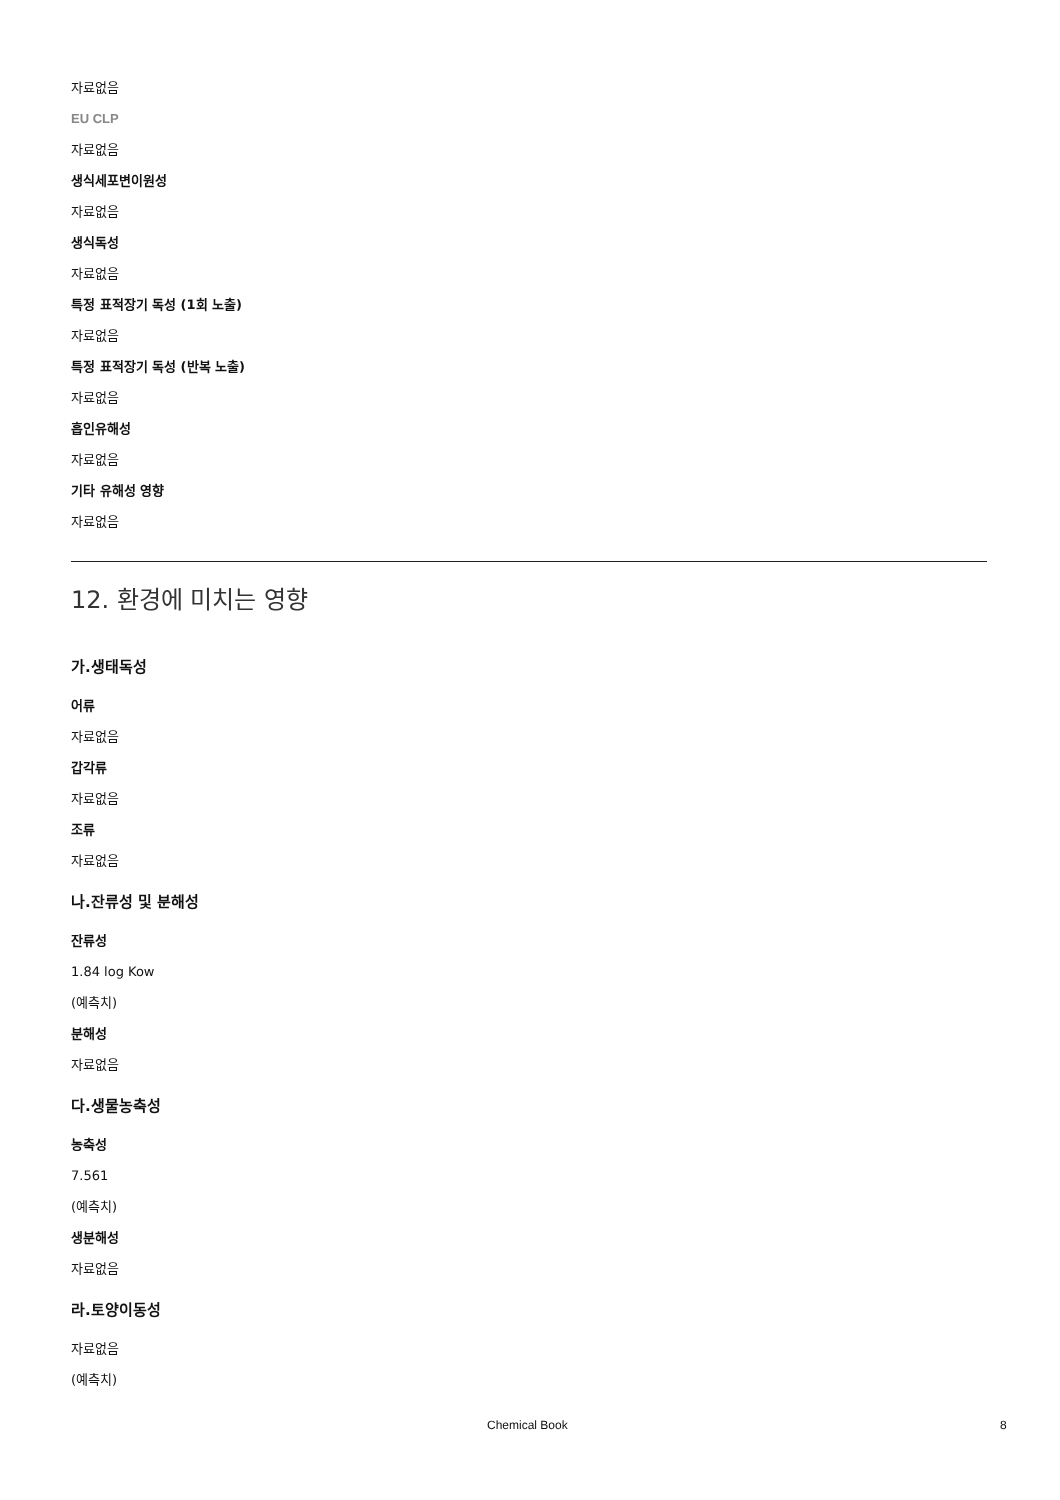자료없음
EU CLP
자료없음
생식세포변이원성
자료없음
생식독성
자료없음
특정 표적장기 독성 (1회 노출)
자료없음
특정 표적장기 독성 (반복 노출)
자료없음
흡인유해성
자료없음
기타 유해성 영향
자료없음
12. 환경에 미치는 영향
가.생태독성
어류
자료없음
갑각류
자료없음
조류
자료없음
나.잔류성 및 분해성
잔류성
1.84 log Kow
(예측치)
분해성
자료없음
다.생물농축성
농축성
7.561
(예측치)
생분해성
자료없음
라.토양이동성
자료없음
(예측치)
Chemical Book 8